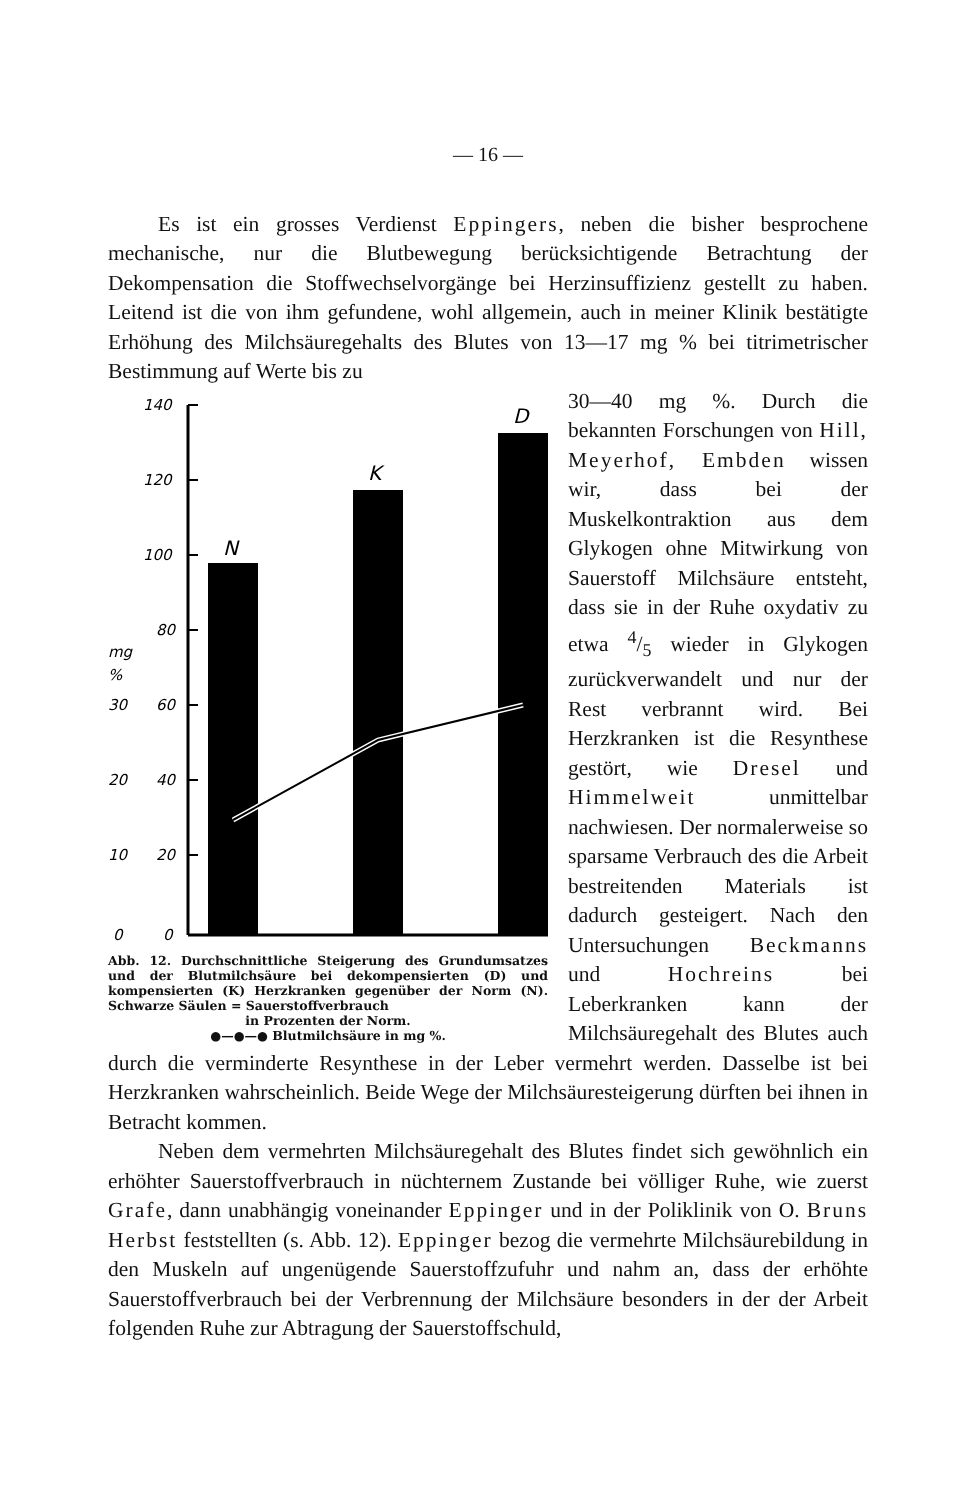— 16 —
Es ist ein grosses Verdienst Eppingers, neben die bisher besprochene mechanische, nur die Blutbewegung berücksichtigende Betrachtung der Dekompensation die Stoffwechselvorgänge bei Herzinsuffizienz gestellt zu haben. Leitend ist die von ihm gefundene, wohl allgemein, auch in meiner Klinik bestätigte Erhöhung des Milchsäuregehalts des Blutes von 13—17 mg % bei titrimetrischer Bestimmung auf Werte bis zu
140
120
100
80
mg
%
30
60
20
40
10
20
0
0
N
K
D
Abb. 12. Durchschnittliche Steigerung des Grundumsatzes und der Blutmilchsäure bei dekompensierten (D) und kompensierten (K) Herzkranken gegenüber der Norm (N). Schwarze Säulen = Sauerstoffverbrauch
in Prozenten der Norm.
●—●—● Blutmilchsäure in mg %.
30—40 mg %. Durch die bekannten Forschungen von Hill, Meyerhof, Embden wissen wir, dass bei der Muskelkontraktion aus dem Glykogen ohne Mitwirkung von Sauerstoff Milchsäure entsteht, dass sie in der Ruhe oxydativ zu etwa 4/5 wieder in Glykogen zurückverwandelt und nur der Rest verbrannt wird. Bei Herzkranken ist die Resynthese gestört, wie Dresel und Himmelweit unmittelbar nachwiesen. Der normalerweise so sparsame Verbrauch des die Arbeit bestreitenden Materials ist dadurch gesteigert. Nach den Untersuchungen Beckmanns und Hochreins bei Leberkranken kann der Milchsäuregehalt des Blutes auch durch die verminderte Resynthese in der Leber vermehrt werden. Dasselbe ist bei Herzkranken wahrscheinlich. Beide Wege der Milchsäuresteigerung dürften bei ihnen in Betracht kommen.
Neben dem vermehrten Milchsäuregehalt des Blutes findet sich gewöhnlich ein erhöhter Sauerstoffverbrauch in nüchternem Zustande bei völliger Ruhe, wie zuerst Grafe, dann unabhängig voneinander Eppinger und in der Poliklinik von O. Bruns Herbst feststellten (s. Abb. 12). Eppinger bezog die vermehrte Milchsäurebildung in den Muskeln auf ungenügende Sauerstoffzufuhr und nahm an, dass der erhöhte Sauerstoffverbrauch bei der Verbrennung der Milchsäure besonders in der der Arbeit folgenden Ruhe zur Abtragung der Sauerstoffschuld,